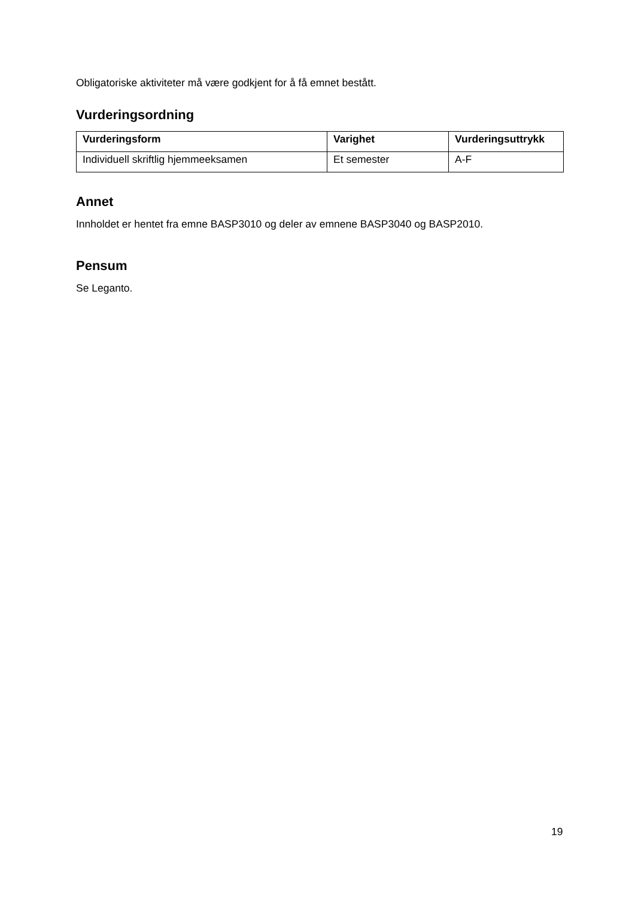Obligatoriske aktiviteter må være godkjent for å få emnet bestått.
Vurderingsordning
| Vurderingsform | Varighet | Vurderingsuttrykk |
| --- | --- | --- |
| Individuell skriftlig hjemmeeksamen | Et semester | A-F |
Annet
Innholdet er hentet fra emne BASP3010 og deler av emnene BASP3040 og BASP2010.
Pensum
Se Leganto.
19